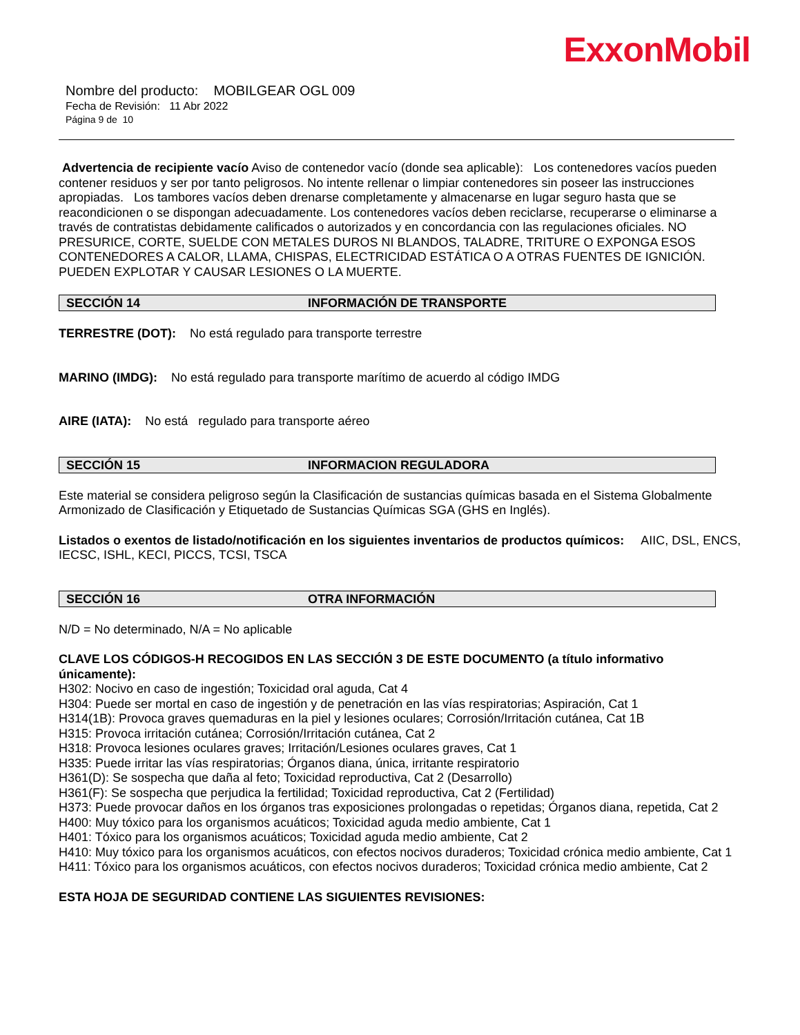ExxonMobil
Nombre del producto: MOBILGEAR OGL 009
Fecha de Revisión: 11 Abr 2022
Página 9 de 10
Advertencia de recipiente vacío Aviso de contenedor vacío (donde sea aplicable): Los contenedores vacíos pueden contener residuos y ser por tanto peligrosos. No intente rellenar o limpiar contenedores sin poseer las instrucciones apropiadas. Los tambores vacíos deben drenarse completamente y almacenarse en lugar seguro hasta que se reacondicionen o se dispongan adecuadamente. Los contenedores vacíos deben reciclarse, recuperarse o eliminarse a través de contratistas debidamente calificados o autorizados y en concordancia con las regulaciones oficiales. NO PRESURICE, CORTE, SUELDE CON METALES DUROS NI BLANDOS, TALADRE, TRITURE O EXPONGA ESOS CONTENEDORES A CALOR, LLAMA, CHISPAS, ELECTRICIDAD ESTÁTICA O A OTRAS FUENTES DE IGNICIÓN. PUEDEN EXPLOTAR Y CAUSAR LESIONES O LA MUERTE.
SECCIÓN 14 INFORMACIÓN DE TRANSPORTE
TERRESTRE (DOT): No está regulado para transporte terrestre
MARINO (IMDG): No está regulado para transporte marítimo de acuerdo al código IMDG
AIRE (IATA): No está regulado para transporte aéreo
SECCIÓN 15 INFORMACION REGULADORA
Este material se considera peligroso según la Clasificación de sustancias químicas basada en el Sistema Globalmente Armonizado de Clasificación y Etiquetado de Sustancias Químicas SGA (GHS en Inglés).
Listados o exentos de listado/notificación en los siguientes inventarios de productos químicos: AIIC, DSL, ENCS, IECSC, ISHL, KECI, PICCS, TCSI, TSCA
SECCIÓN 16 OTRA INFORMACIÓN
N/D = No determinado, N/A = No aplicable
CLAVE LOS CÓDIGOS-H RECOGIDOS EN LAS SECCIÓN 3 DE ESTE DOCUMENTO (a título informativo únicamente):
H302: Nocivo en caso de ingestión; Toxicidad oral aguda, Cat 4
H304: Puede ser mortal en caso de ingestión y de penetración en las vías respiratorias; Aspiración, Cat 1
H314(1B): Provoca graves quemaduras en la piel y lesiones oculares; Corrosión/Irritación cutánea, Cat 1B
H315: Provoca irritación cutánea; Corrosión/Irritación cutánea, Cat 2
H318: Provoca lesiones oculares graves; Irritación/Lesiones oculares graves, Cat 1
H335: Puede irritar las vías respiratorias; Órganos diana, única, irritante respiratorio
H361(D): Se sospecha que daña al feto; Toxicidad reproductiva, Cat 2 (Desarrollo)
H361(F): Se sospecha que perjudica la fertilidad; Toxicidad reproductiva, Cat 2 (Fertilidad)
H373: Puede provocar daños en los órganos tras exposiciones prolongadas o repetidas; Órganos diana, repetida, Cat 2
H400: Muy tóxico para los organismos acuáticos; Toxicidad aguda medio ambiente, Cat 1
H401: Tóxico para los organismos acuáticos; Toxicidad aguda medio ambiente, Cat 2
H410: Muy tóxico para los organismos acuáticos, con efectos nocivos duraderos; Toxicidad crónica medio ambiente, Cat 1
H411: Tóxico para los organismos acuáticos, con efectos nocivos duraderos; Toxicidad crónica medio ambiente, Cat 2
ESTA HOJA DE SEGURIDAD CONTIENE LAS SIGUIENTES REVISIONES: